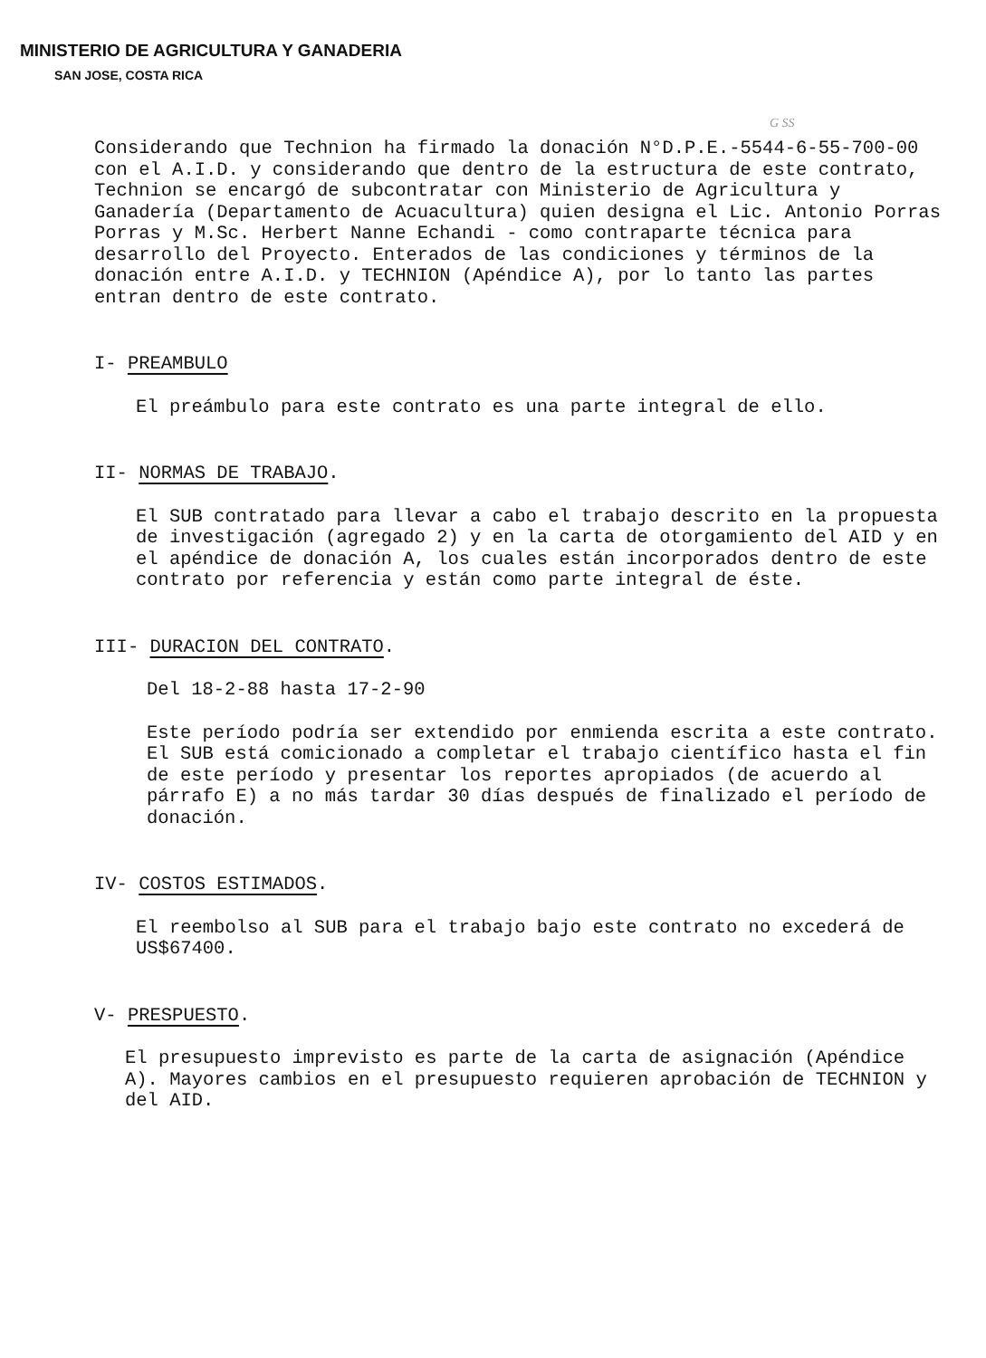MINISTERIO DE AGRICULTURA Y GANADERIA
SAN JOSE, COSTA RICA
G SS
Considerando que Technion ha firmado la donación N°D.P.E.-5544-6-55-700-00 con el A.I.D. y considerando que dentro de la estructura de este contrato, Technion se encargó de subcontratar con Ministerio de Agricultura y Ganadería (Departamento de Acuacultura) quien designa el Lic. Antonio Porras Porras y M.Sc. Herbert Nanne Echandi - como contraparte técnica para desarrollo del Proyecto. Enterados de las condiciones y términos de la donación entre A.I.D. y TECHNION (Apéndice A), por lo tanto las partes entran dentro de este contrato.
I- PREAMBULO
El preámbulo para este contrato es una parte integral de ello.
II- NORMAS DE TRABAJO.
El SUB contratado para llevar a cabo el trabajo descrito en la propuesta de investigación (agregado 2) y en la carta de otorgamiento del AID y en el apéndice de donación A, los cuales están incorporados dentro de este contrato por referencia y están como parte integral de éste.
III- DURACION DEL CONTRATO.
Del 18-2-88 hasta 17-2-90
Este período podría ser extendido por enmienda escrita a este contrato. El SUB está comicionado a completar el trabajo científico hasta el fin de este período y presentar los reportes apropiados (de acuerdo al párrafo E) a no más tardar 30 días después de finalizado el período de donación.
IV- COSTOS ESTIMADOS.
El reembolso al SUB para el trabajo bajo este contrato no excederá de US$67400.
V- PRESPUESTO.
El presupuesto imprevisto es parte de la carta de asignación (Apéndice A). Mayores cambios en el presupuesto requieren aprobación de TECHNION y del AID.